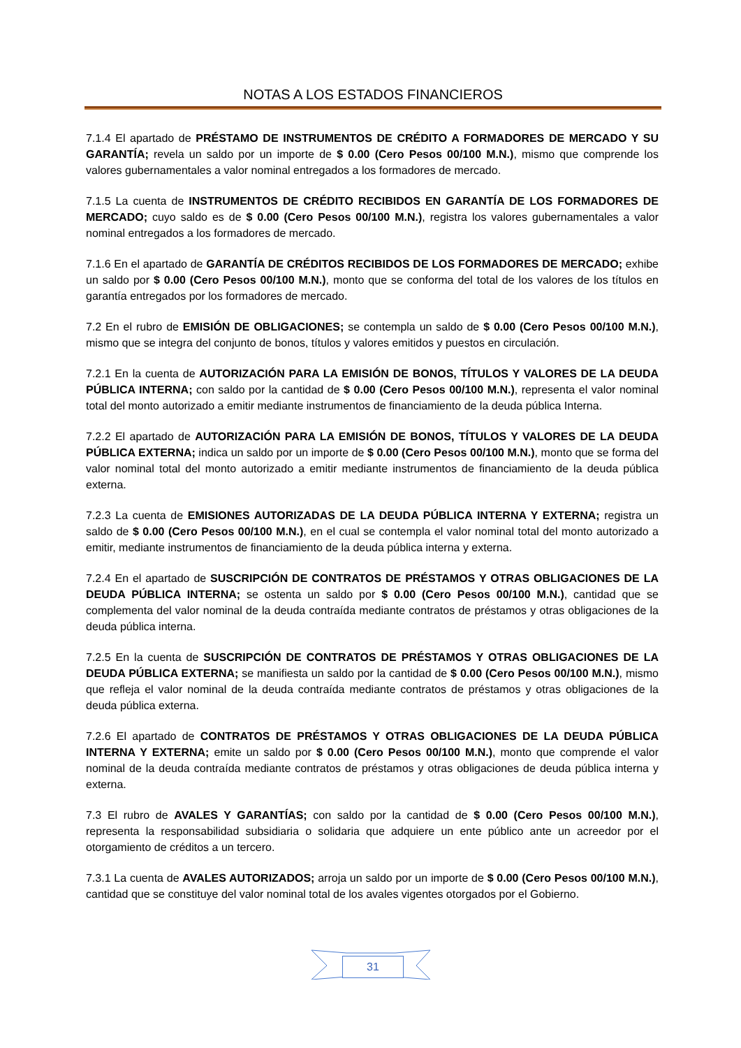NOTAS A LOS ESTADOS FINANCIEROS
7.1.4 El apartado de PRÉSTAMO DE INSTRUMENTOS DE CRÉDITO A FORMADORES DE MERCADO Y SU GARANTÍA; revela un saldo por un importe de $ 0.00 (Cero Pesos 00/100 M.N.), mismo que comprende los valores gubernamentales a valor nominal entregados a los formadores de mercado.
7.1.5 La cuenta de INSTRUMENTOS DE CRÉDITO RECIBIDOS EN GARANTÍA DE LOS FORMADORES DE MERCADO; cuyo saldo es de $ 0.00 (Cero Pesos 00/100 M.N.), registra los valores gubernamentales a valor nominal entregados a los formadores de mercado.
7.1.6 En el apartado de GARANTÍA DE CRÉDITOS RECIBIDOS DE LOS FORMADORES DE MERCADO; exhibe un saldo por $ 0.00 (Cero Pesos 00/100 M.N.), monto que se conforma del total de los valores de los títulos en garantía entregados por los formadores de mercado.
7.2 En el rubro de EMISIÓN DE OBLIGACIONES; se contempla un saldo de $ 0.00 (Cero Pesos 00/100 M.N.), mismo que se integra del conjunto de bonos, títulos y valores emitidos y puestos en circulación.
7.2.1 En la cuenta de AUTORIZACIÓN PARA LA EMISIÓN DE BONOS, TÍTULOS Y VALORES DE LA DEUDA PÚBLICA INTERNA; con saldo por la cantidad de $ 0.00 (Cero Pesos 00/100 M.N.), representa el valor nominal total del monto autorizado a emitir mediante instrumentos de financiamiento de la deuda pública Interna.
7.2.2 El apartado de AUTORIZACIÓN PARA LA EMISIÓN DE BONOS, TÍTULOS Y VALORES DE LA DEUDA PÚBLICA EXTERNA; indica un saldo por un importe de $ 0.00 (Cero Pesos 00/100 M.N.), monto que se forma del valor nominal total del monto autorizado a emitir mediante instrumentos de financiamiento de la deuda pública externa.
7.2.3 La cuenta de EMISIONES AUTORIZADAS DE LA DEUDA PÚBLICA INTERNA Y EXTERNA; registra un saldo de $ 0.00 (Cero Pesos 00/100 M.N.), en el cual se contempla el valor nominal total del monto autorizado a emitir, mediante instrumentos de financiamiento de la deuda pública interna y externa.
7.2.4 En el apartado de SUSCRIPCIÓN DE CONTRATOS DE PRÉSTAMOS Y OTRAS OBLIGACIONES DE LA DEUDA PÚBLICA INTERNA; se ostenta un saldo por $ 0.00 (Cero Pesos 00/100 M.N.), cantidad que se complementa del valor nominal de la deuda contraída mediante contratos de préstamos y otras obligaciones de la deuda pública interna.
7.2.5 En la cuenta de SUSCRIPCIÓN DE CONTRATOS DE PRÉSTAMOS Y OTRAS OBLIGACIONES DE LA DEUDA PÚBLICA EXTERNA; se manifiesta un saldo por la cantidad de $ 0.00 (Cero Pesos 00/100 M.N.), mismo que refleja el valor nominal de la deuda contraída mediante contratos de préstamos y otras obligaciones de la deuda pública externa.
7.2.6 El apartado de CONTRATOS DE PRÉSTAMOS Y OTRAS OBLIGACIONES DE LA DEUDA PÚBLICA INTERNA Y EXTERNA; emite un saldo por $ 0.00 (Cero Pesos 00/100 M.N.), monto que comprende el valor nominal de la deuda contraída mediante contratos de préstamos y otras obligaciones de deuda pública interna y externa.
7.3 El rubro de AVALES Y GARANTÍAS; con saldo por la cantidad de $ 0.00 (Cero Pesos 00/100 M.N.), representa la responsabilidad subsidiaria o solidaria que adquiere un ente público ante un acreedor por el otorgamiento de créditos a un tercero.
7.3.1 La cuenta de AVALES AUTORIZADOS; arroja un saldo por un importe de $ 0.00 (Cero Pesos 00/100 M.N.), cantidad que se constituye del valor nominal total de los avales vigentes otorgados por el Gobierno.
31